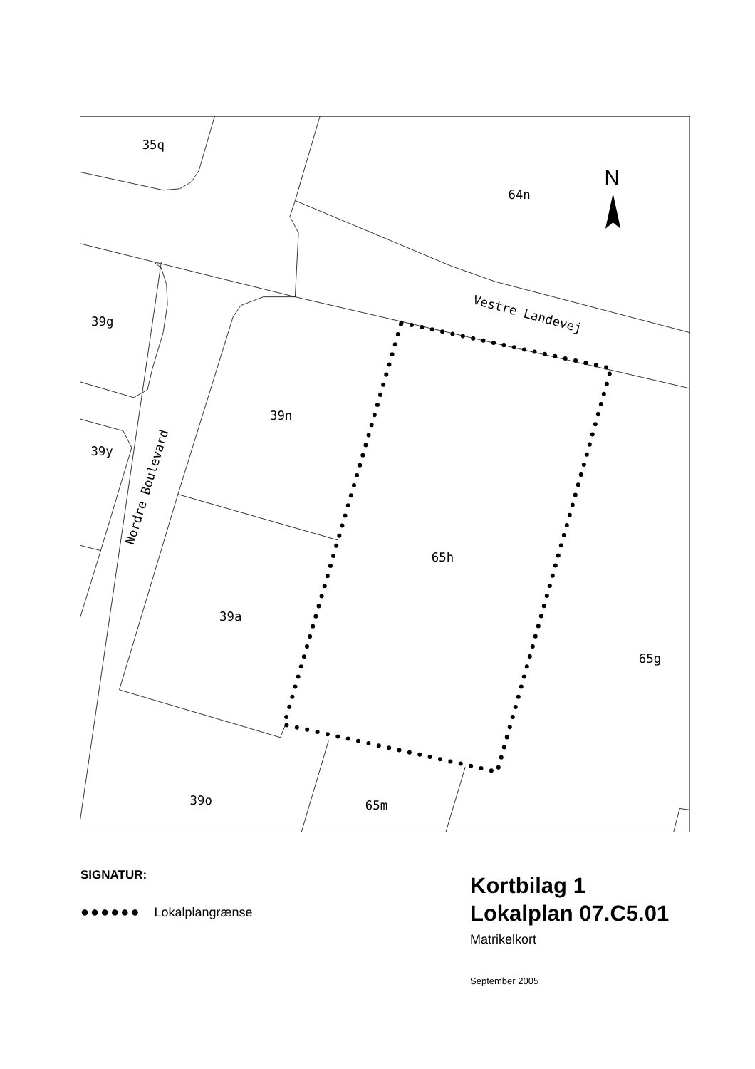N
35q
64n
39g
Vestre Landevej
39n
39y
Nordre Boulevard
65h
39a
65g
39o
65m
SIGNATUR:
●●●●●● Lokalplangrænse
Kortbilag 1
Lokalplan 07.C5.01
Matrikelkort
September 2005